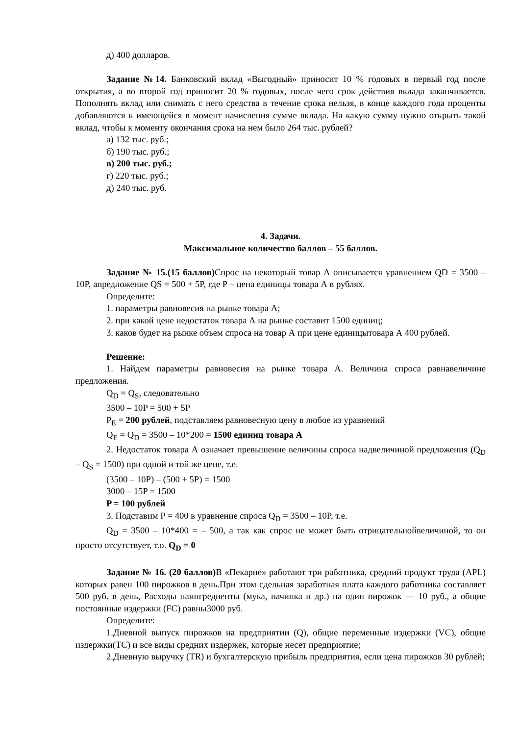д) 400 долларов.
Задание №14. Банковский вклад «Выгодный» приносит 10 % годовых в первый год после открытия, а во второй год приносит 20 % годовых, после чего срок действия вклада заканчивается. Пополнять вклад или снимать с него средства в течение срока нельзя, в конце каждого года проценты добавляются к имеющейся в момент начисления сумме вклада. На какую сумму нужно открыть такой вклад, чтобы к моменту окончания срока на нем было 264 тыс. рублей?
а) 132 тыс. руб.;
б) 190 тыс. руб.;
в) 200 тыс. руб.;
г) 220 тыс. руб.;
д) 240 тыс. руб.
4. Задачи.
Максимальное количество баллов – 55 баллов.
Задание № 15.(15 баллов) Спрос на некоторый товар А описывается уравнением QD = 3500 – 10P, апредложение QS = 500 + 5P, где Р – цена единицы товара А в рублях.
Определите:
1. параметры равновесия на рынке товара А;
2. при какой цене недостаток товара А на рынке составит 1500 единиц;
3. каков будет на рынке объем спроса на товар А при цене единицытовара А 400 рублей.
Решение:
1. Найдем параметры равновесия на рынке товара А. Величина спроса равнавеличине предложения.
Q<sub>D</sub> = Q<sub>S</sub>, следовательно
3500 – 10P = 500 + 5P
P<sub>E</sub> = 200 рублей, подставляем равновесную цену в любое из уравнений
Q<sub>E</sub> = Q<sub>D</sub> = 3500 – 10*200 = 1500 единиц товара А
2. Недостаток товара А означает превышение величины спроса надвеличиной предложения (Q<sub>D</sub> – Q<sub>S</sub> = 1500) при одной и той же цене, т.е.
(3500 – 10P) – (500 + 5P) = 1500
3000 – 15P = 1500
P = 100 рублей
3. Подставим P = 400 в уравнение спроса Q<sub>D</sub> = 3500 – 10P, т.е.
Q<sub>D</sub> = 3500 – 10*400 = – 500, а так как спрос не может быть отрицательнойвеличиной, то он просто отсутствует, т.о. Q<sub>D</sub> = 0
Задание № 16. (20 баллов) В «Пекарне» работают три работника, средний продукт труда (APL) которых равен 100 пирожков в день.При этом сдельная заработная плата каждого работника составляет 500 руб. в день, Расходы наингредиенты (мука, начинка и др.) на один пирожок — 10 руб., а общие постоянные издержки (FC) равны3000 руб.
Определите:
1.Дневной выпуск пирожков на предприятии (Q), общие переменные издержки (VC), общие издержки(TC) и все виды средних издержек, которые несет предприятие;
2.Дневную выручку (TR) и бухгалтерскую прибыль предприятия, если цена пирожков 30 рублей;